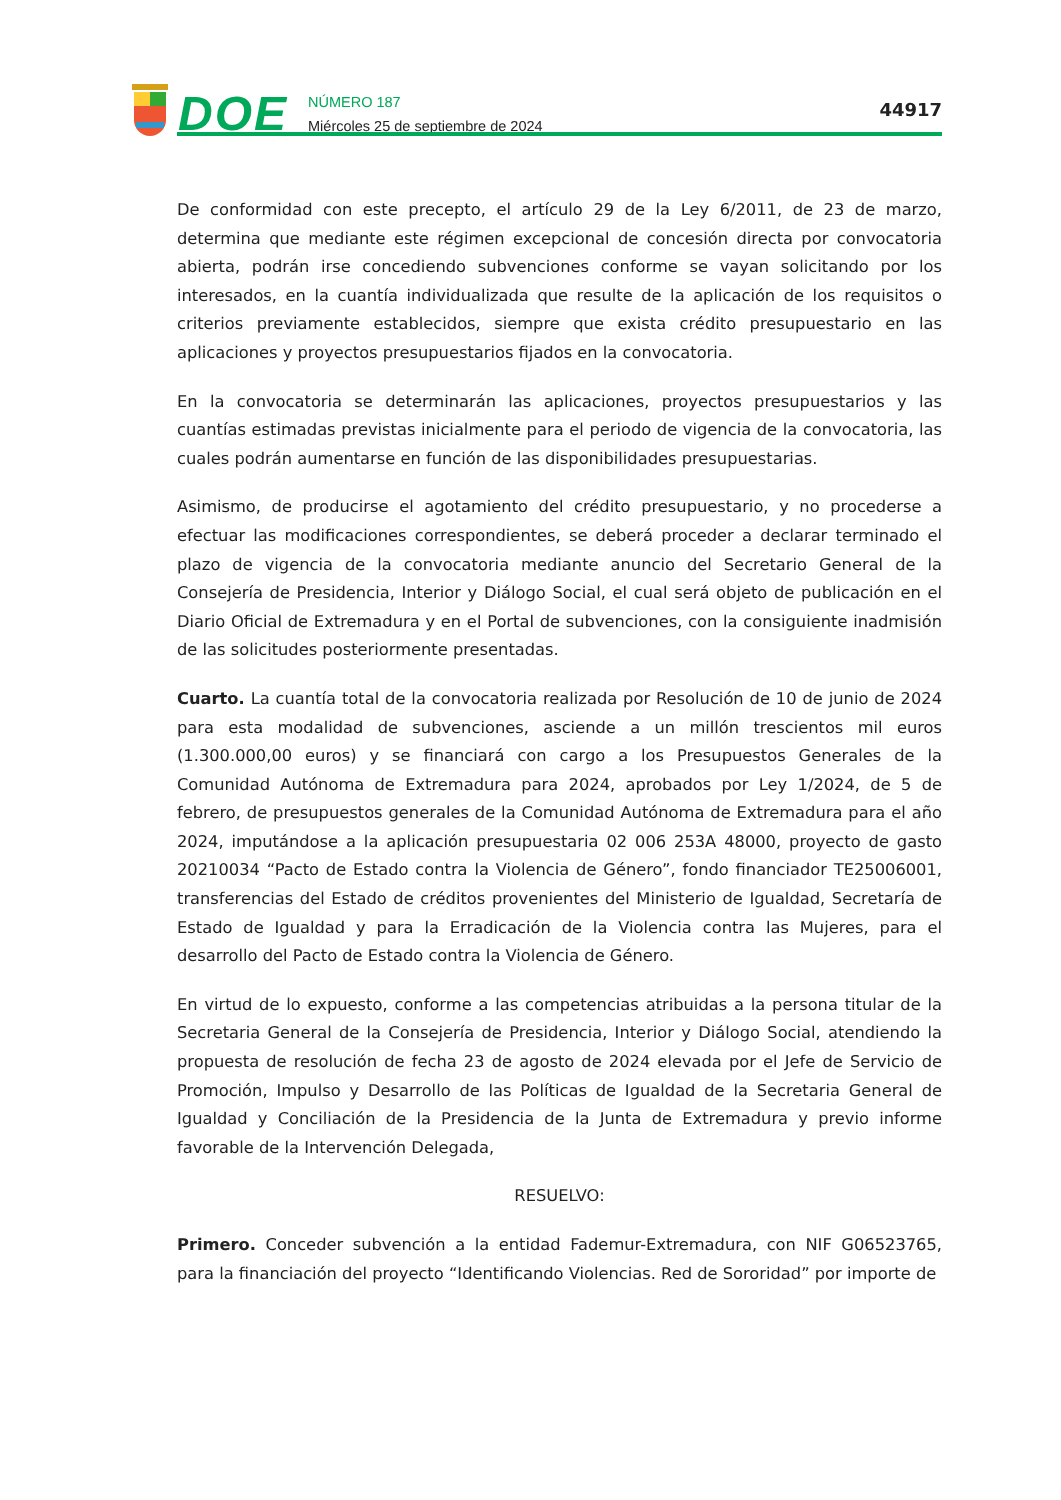DOE
NÚMERO 187
Miércoles 25 de septiembre de 2024
44917
De conformidad con este precepto, el artículo 29 de la Ley 6/2011, de 23 de marzo, determina que mediante este régimen excepcional de concesión directa por convocatoria abierta, podrán irse concediendo subvenciones conforme se vayan solicitando por los interesados, en la cuantía individualizada que resulte de la aplicación de los requisitos o criterios previamente establecidos, siempre que exista crédito presupuestario en las aplicaciones y proyectos presupuestarios fijados en la convocatoria.
En la convocatoria se determinarán las aplicaciones, proyectos presupuestarios y las cuantías estimadas previstas inicialmente para el periodo de vigencia de la convocatoria, las cuales podrán aumentarse en función de las disponibilidades presupuestarias.
Asimismo, de producirse el agotamiento del crédito presupuestario, y no procederse a efectuar las modificaciones correspondientes, se deberá proceder a declarar terminado el plazo de vigencia de la convocatoria mediante anuncio del Secretario General de la Consejería de Presidencia, Interior y Diálogo Social, el cual será objeto de publicación en el Diario Oficial de Extremadura y en el Portal de subvenciones, con la consiguiente inadmisión de las solicitudes posteriormente presentadas.
Cuarto. La cuantía total de la convocatoria realizada por Resolución de 10 de junio de 2024 para esta modalidad de subvenciones, asciende a un millón trescientos mil euros (1.300.000,00 euros) y se financiará con cargo a los Presupuestos Generales de la Comunidad Autónoma de Extremadura para 2024, aprobados por Ley 1/2024, de 5 de febrero, de presupuestos generales de la Comunidad Autónoma de Extremadura para el año 2024, imputándose a la aplicación presupuestaria 02 006 253A 48000, proyecto de gasto 20210034 “Pacto de Estado contra la Violencia de Género”, fondo financiador TE25006001, transferencias del Estado de créditos provenientes del Ministerio de Igualdad, Secretaría de Estado de Igualdad y para la Erradicación de la Violencia contra las Mujeres, para el desarrollo del Pacto de Estado contra la Violencia de Género.
En virtud de lo expuesto, conforme a las competencias atribuidas a la persona titular de la Secretaria General de la Consejería de Presidencia, Interior y Diálogo Social, atendiendo la propuesta de resolución de fecha 23 de agosto de 2024 elevada por el Jefe de Servicio de Promoción, Impulso y Desarrollo de las Políticas de Igualdad de la Secretaria General de Igualdad y Conciliación de la Presidencia de la Junta de Extremadura y previo informe favorable de la Intervención Delegada,
RESUELVO:
Primero. Conceder subvención a la entidad Fademur-Extremadura, con NIF G06523765, para la financiación del proyecto “Identificando Violencias. Red de Sororidad” por importe de